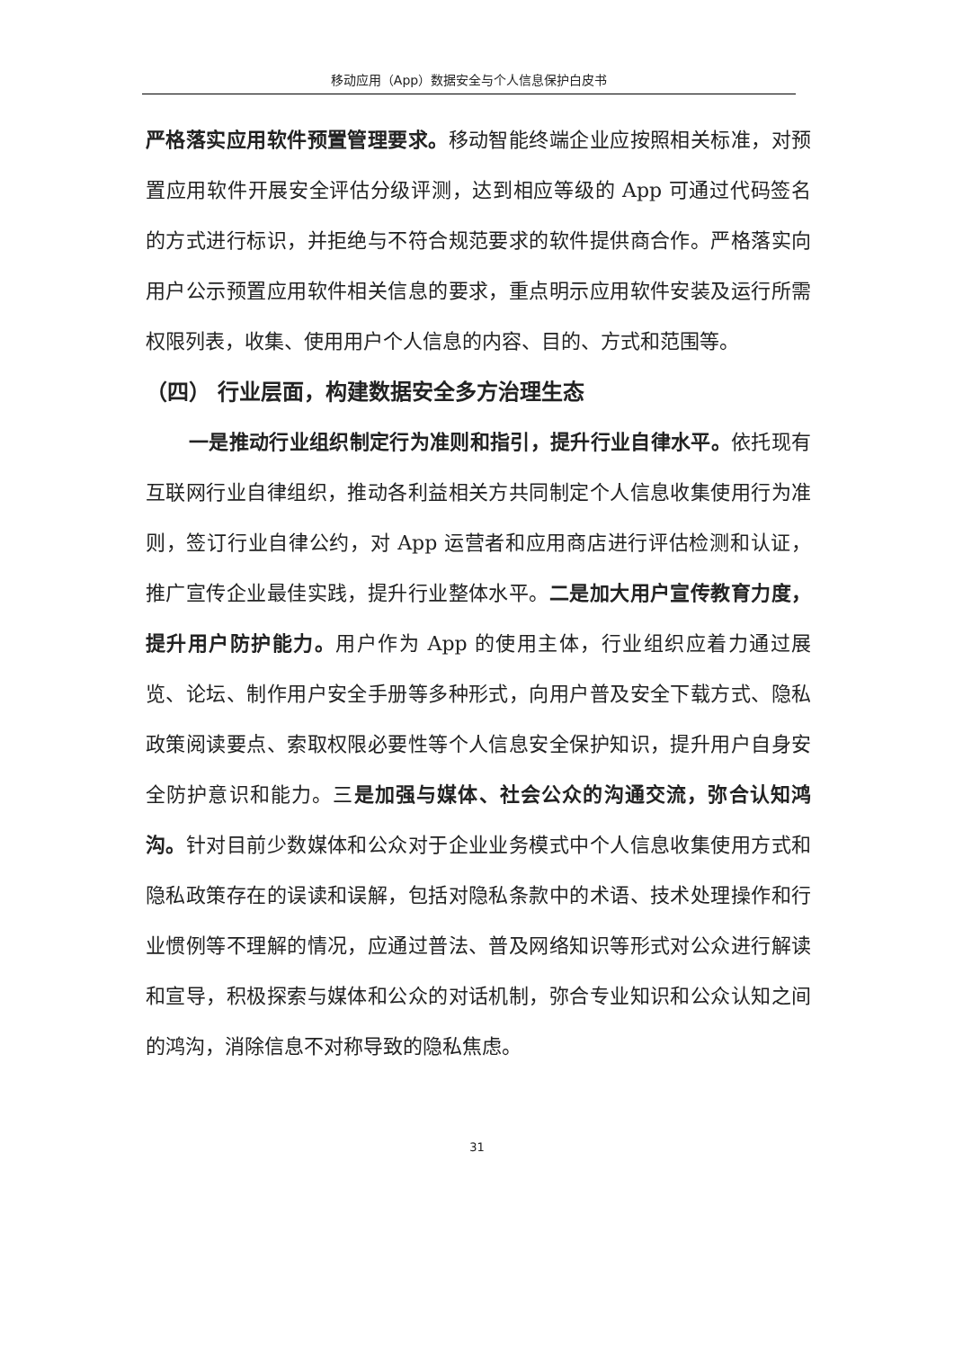移动应用（App）数据安全与个人信息保护白皮书
严格落实应用软件预置管理要求。移动智能终端企业应按照相关标准，对预置应用软件开展安全评估分级评测，达到相应等级的 App 可通过代码签名的方式进行标识，并拒绝与不符合规范要求的软件提供商合作。严格落实向用户公示预置应用软件相关信息的要求，重点明示应用软件安装及运行所需权限列表，收集、使用用户个人信息的内容、目的、方式和范围等。
（四） 行业层面，构建数据安全多方治理生态
一是推动行业组织制定行为准则和指引，提升行业自律水平。依托现有互联网行业自律组织，推动各利益相关方共同制定个人信息收集使用行为准则，签订行业自律公约，对 App 运营者和应用商店进行评估检测和认证，推广宣传企业最佳实践，提升行业整体水平。二是加大用户宣传教育力度，提升用户防护能力。用户作为 App 的使用主体，行业组织应着力通过展览、论坛、制作用户安全手册等多种形式，向用户普及安全下载方式、隐私政策阅读要点、索取权限必要性等个人信息安全保护知识，提升用户自身安全防护意识和能力。三是加强与媒体、社会公众的沟通交流，弥合认知鸿沟。针对目前少数媒体和公众对于企业业务模式中个人信息收集使用方式和隐私政策存在的误读和误解，包括对隐私条款中的术语、技术处理操作和行业惯例等不理解的情况，应通过普法、普及网络知识等形式对公众进行解读和宣导，积极探索与媒体和公众的对话机制，弥合专业知识和公众认知之间的鸿沟，消除信息不对称导致的隐私焦虑。
31